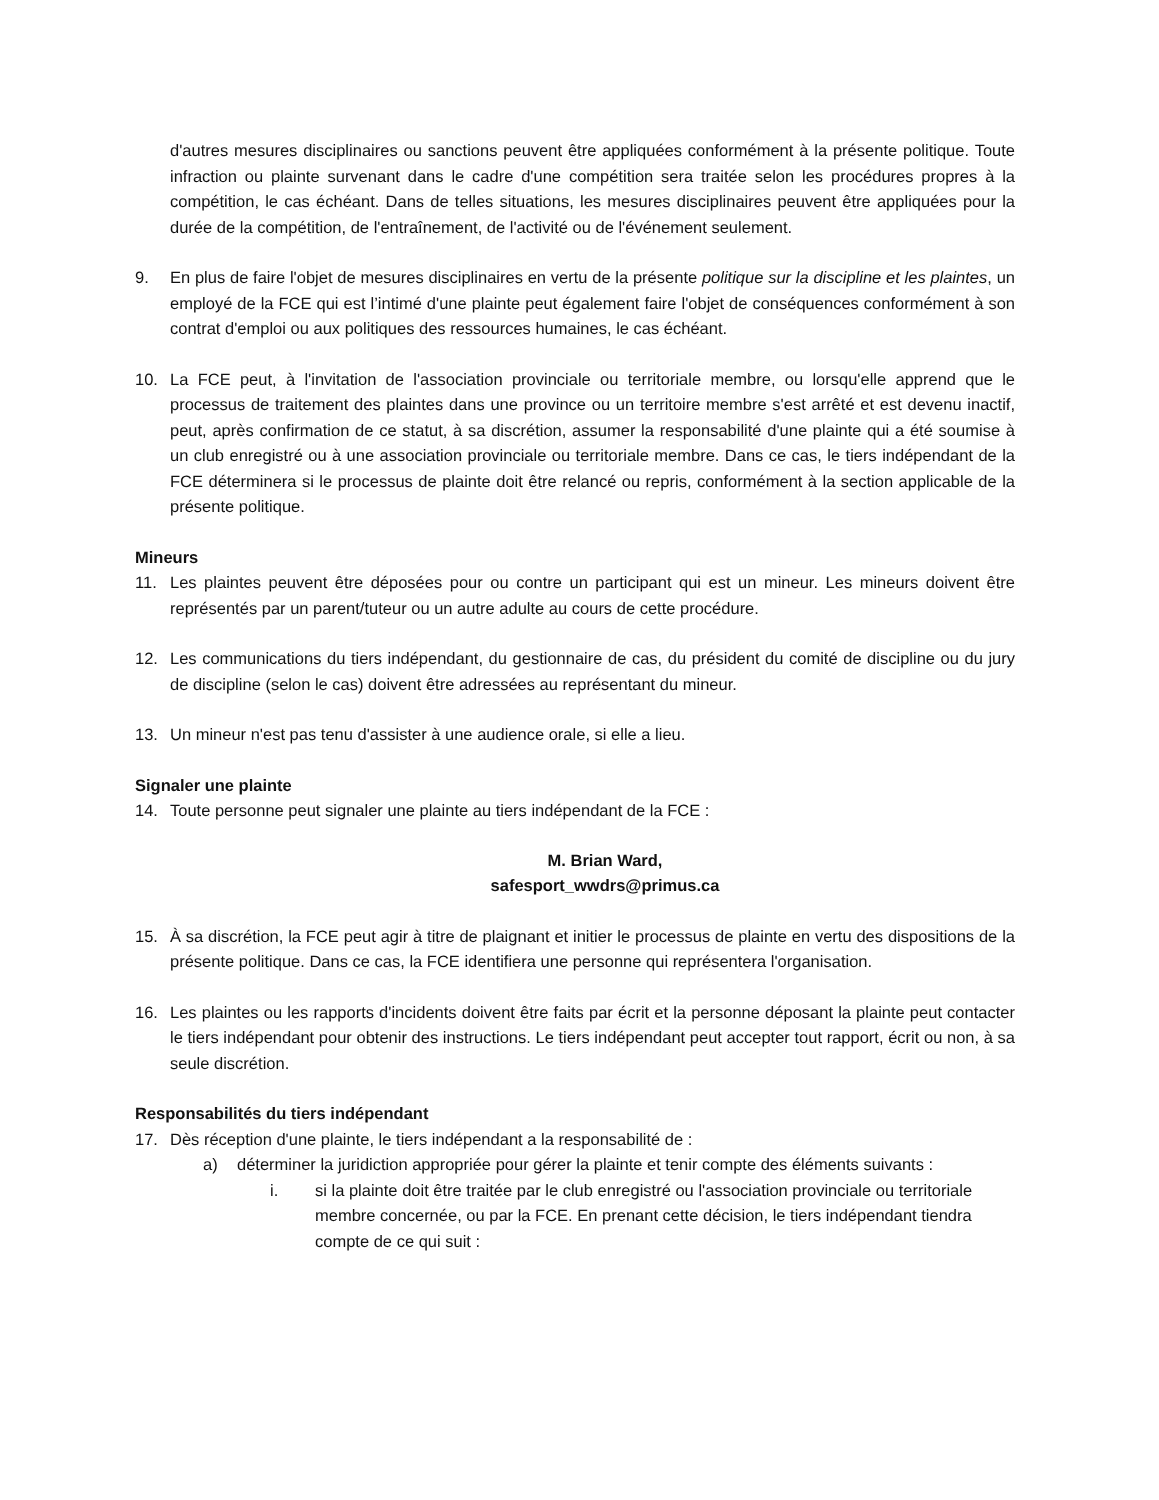d'autres mesures disciplinaires ou sanctions peuvent être appliquées conformément à la présente politique. Toute infraction ou plainte survenant dans le cadre d'une compétition sera traitée selon les procédures propres à la compétition, le cas échéant. Dans de telles situations, les mesures disciplinaires peuvent être appliquées pour la durée de la compétition, de l'entraînement, de l'activité ou de l'événement seulement.
9. En plus de faire l'objet de mesures disciplinaires en vertu de la présente politique sur la discipline et les plaintes, un employé de la FCE qui est l’intimé d'une plainte peut également faire l'objet de conséquences conformément à son contrat d'emploi ou aux politiques des ressources humaines, le cas échéant.
10. La FCE peut, à l'invitation de l'association provinciale ou territoriale membre, ou lorsqu'elle apprend que le processus de traitement des plaintes dans une province ou un territoire membre s'est arrêté et est devenu inactif, peut, après confirmation de ce statut, à sa discrétion, assumer la responsabilité d'une plainte qui a été soumise à un club enregistré ou à une association provinciale ou territoriale membre. Dans ce cas, le tiers indépendant de la FCE déterminera si le processus de plainte doit être relancé ou repris, conformément à la section applicable de la présente politique.
Mineurs
11. Les plaintes peuvent être déposées pour ou contre un participant qui est un mineur. Les mineurs doivent être représentés par un parent/tuteur ou un autre adulte au cours de cette procédure.
12. Les communications du tiers indépendant, du gestionnaire de cas, du président du comité de discipline ou du jury de discipline (selon le cas) doivent être adressées au représentant du mineur.
13. Un mineur n'est pas tenu d'assister à une audience orale, si elle a lieu.
Signaler une plainte
14. Toute personne peut signaler une plainte au tiers indépendant de la FCE :
M. Brian Ward,
safesport_wwdrs@primus.ca
15. À sa discrétion, la FCE peut agir à titre de plaignant et initier le processus de plainte en vertu des dispositions de la présente politique. Dans ce cas, la FCE identifiera une personne qui représentera l'organisation.
16. Les plaintes ou les rapports d'incidents doivent être faits par écrit et la personne déposant la plainte peut contacter le tiers indépendant pour obtenir des instructions. Le tiers indépendant peut accepter tout rapport, écrit ou non, à sa seule discrétion.
Responsabilités du tiers indépendant
17. Dès réception d'une plainte, le tiers indépendant a la responsabilité de :
a) déterminer la juridiction appropriée pour gérer la plainte et tenir compte des éléments suivants :
i. si la plainte doit être traitée par le club enregistré ou l'association provinciale ou territoriale membre concernée, ou par la FCE. En prenant cette décision, le tiers indépendant tiendra compte de ce qui suit :